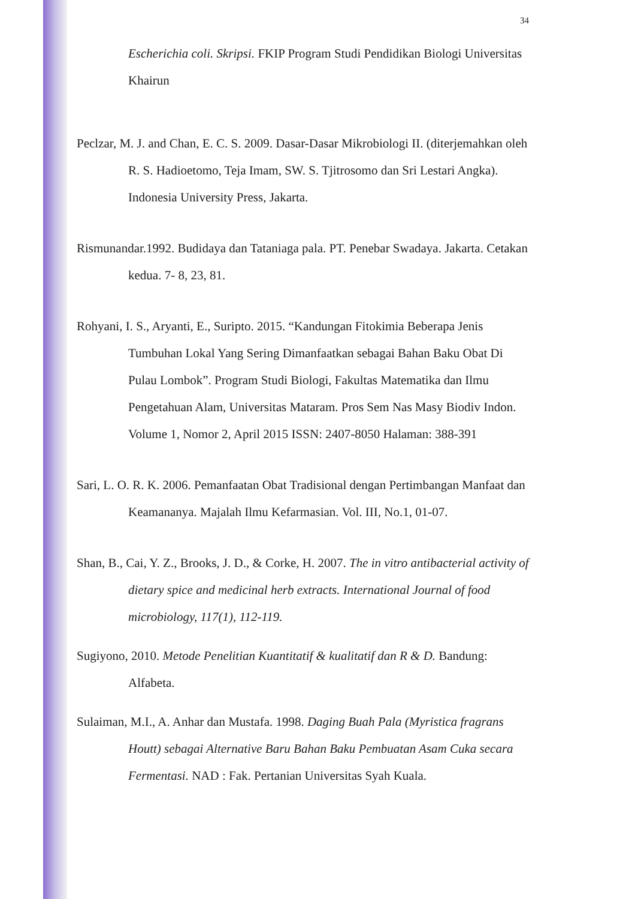34
Escherichia coli. Skripsi. FKIP Program Studi Pendidikan Biologi Universitas Khairun
Peclzar, M. J. and Chan, E. C. S. 2009. Dasar-Dasar Mikrobiologi II. (diterjemahkan oleh R. S. Hadioetomo, Teja Imam, SW. S. Tjitrosomo dan Sri Lestari Angka). Indonesia University Press, Jakarta.
Rismunandar.1992. Budidaya dan Tataniaga pala. PT. Penebar Swadaya. Jakarta. Cetakan kedua. 7- 8, 23, 81.
Rohyani, I. S., Aryanti, E., Suripto. 2015. “Kandungan Fitokimia Beberapa Jenis Tumbuhan Lokal Yang Sering Dimanfaatkan sebagai Bahan Baku Obat Di Pulau Lombok”. Program Studi Biologi, Fakultas Matematika dan Ilmu Pengetahuan Alam, Universitas Mataram. Pros Sem Nas Masy Biodiv Indon. Volume 1, Nomor 2, April 2015 ISSN: 2407-8050 Halaman: 388-391
Sari, L. O. R. K. 2006. Pemanfaatan Obat Tradisional dengan Pertimbangan Manfaat dan Keamananya. Majalah Ilmu Kefarmasian. Vol. III, No.1, 01-07.
Shan, B., Cai, Y. Z., Brooks, J. D., & Corke, H. 2007. The in vitro antibacterial activity of dietary spice and medicinal herb extracts. International Journal of food microbiology, 117(1), 112-119.
Sugiyono, 2010. Metode Penelitian Kuantitatif & kualitatif dan R & D. Bandung: Alfabeta.
Sulaiman, M.I., A. Anhar dan Mustafa. 1998. Daging Buah Pala (Myristica fragrans Houtt) sebagai Alternative Baru Bahan Baku Pembuatan Asam Cuka secara Fermentasi. NAD : Fak. Pertanian Universitas Syah Kuala.